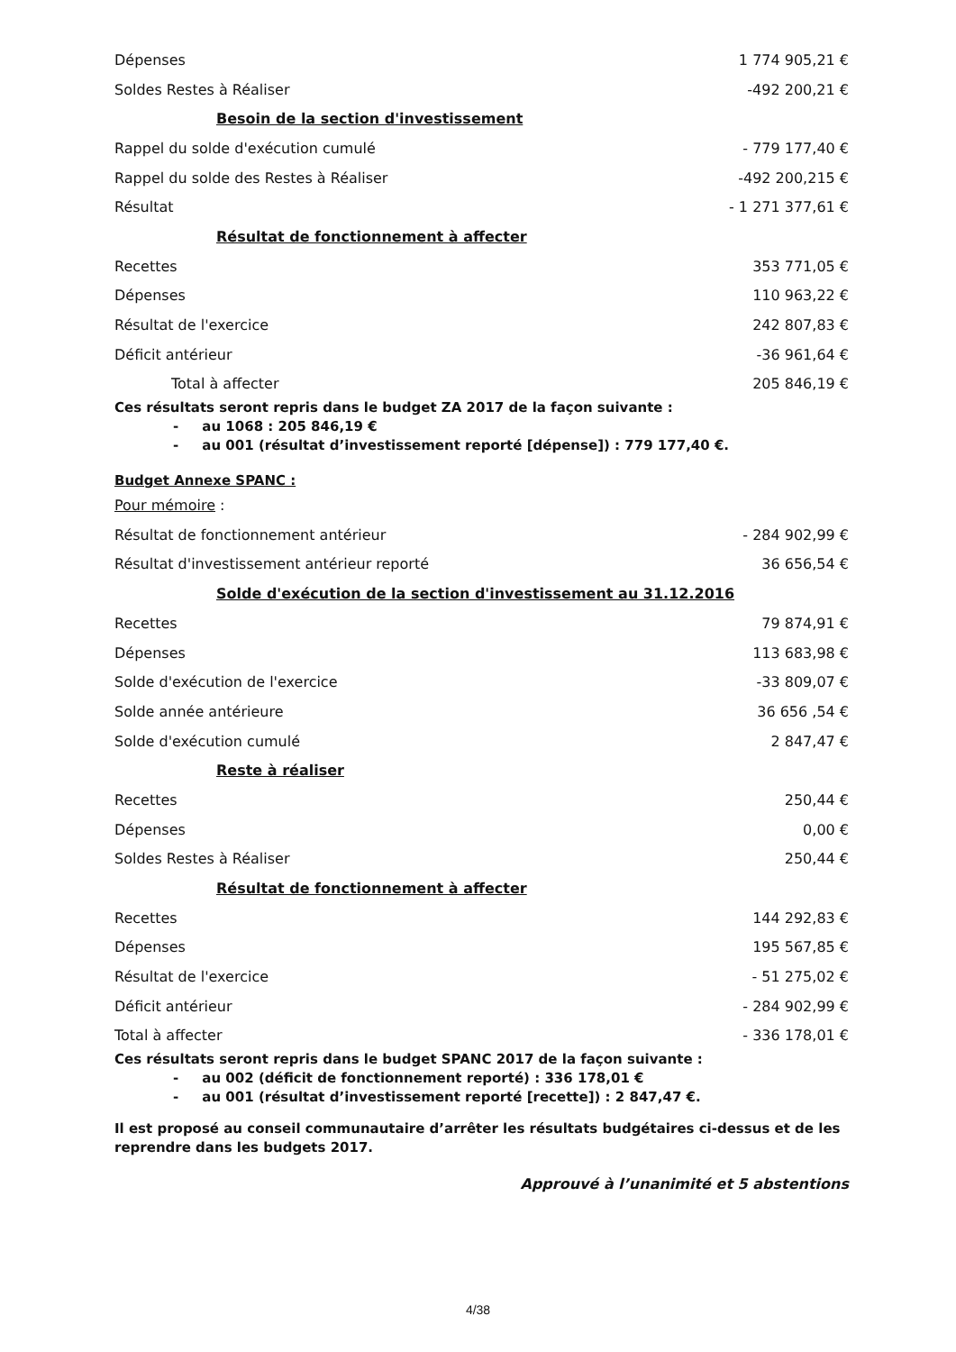| Dépenses | 1 774 905,21 € |
| Soldes Restes à Réaliser | -492 200,21 € |
| Besoin de la section d'investissement | |
| Rappel du solde d'exécution cumulé | - 779 177,40 € |
| Rappel du solde des Restes à Réaliser | -492 200,215 € |
| Résultat | - 1 271 377,61 € |
| Résultat de fonctionnement à affecter | |
| Recettes | 353 771,05 € |
| Dépenses | 110 963,22 € |
| Résultat de l'exercice | 242 807,83 € |
| Déficit antérieur | -36 961,64 € |
| Total à affecter | 205 846,19 € |
Ces résultats seront repris dans le budget ZA 2017 de la façon suivante :
- au 1068 : 205 846,19 €
- au 001 (résultat d’investissement reporté [dépense]) : 779 177,40 €.
Budget Annexe SPANC :
| Pour mémoire : | |
| Résultat de fonctionnement antérieur | - 284 902,99 € |
| Résultat d'investissement antérieur reporté | 36 656,54 € |
| Solde d'exécution de la section d'investissement au 31.12.2016 | |
| Recettes | 79 874,91 € |
| Dépenses | 113 683,98 € |
| Solde d'exécution de l'exercice | -33 809,07 € |
| Solde année antérieure | 36 656 ,54 € |
| Solde d'exécution cumulé | 2 847,47 € |
| Reste à réaliser | |
| Recettes | 250,44 € |
| Dépenses | 0,00 € |
| Soldes Restes à Réaliser | 250,44 € |
| Résultat de fonctionnement à affecter | |
| Recettes | 144 292,83 € |
| Dépenses | 195 567,85 € |
| Résultat de l'exercice | - 51 275,02 € |
| Déficit antérieur | - 284 902,99 € |
| Total à affecter | - 336 178,01 € |
Ces résultats seront repris dans le budget SPANC 2017 de la façon suivante :
- au 002 (déficit de fonctionnement reporté) : 336 178,01 €
- au 001 (résultat d’investissement reporté [recette]) : 2 847,47 €.
Il est proposé au conseil communautaire d’arrêter les résultats budgétaires ci-dessus et de les reprendre dans les budgets 2017.
Approuvé à l’unanimité et 5 abstentions
4/38